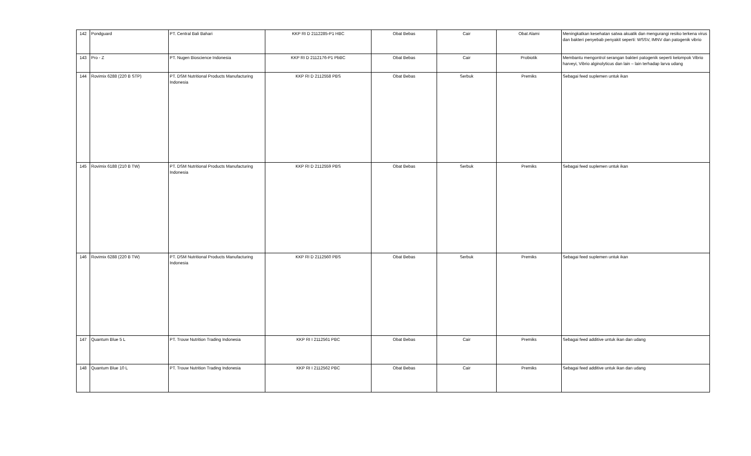| 142 | Pondguard | PT. Central Bali Bahari | KKP RI D 2112285-P1 HBC | Obat Bebas | Cair | Obat Alami | Meningkatkan kesehatan satwa akuatik dan mengurangi resiko terkena virus dan bakteri penyebab penyakit seperti: WSSV, IMNV dan patogenik vibrio |
| 143 | Pro - Z | PT. Nugen Bioscience Indonesia | KKP RI D 2112176-P1 PbBC | Obat Bebas | Cair | Probiotik | Membantu mengontrol serangan bakteri patogenik seperti kelompok Vibrio harveyi, Vibrio alginolyticus dan lain – lain terhadap larva udang |
| 144 | Rovimix 6288 (220 B STP) | PT. DSM Nutritional Products Manufacturing Indonesia | KKP RI D 2112558 PBS | Obat Bebas | Serbuk | Premiks | Sebagai feed suplemen untuk ikan |
| 145 | Rovimix 6188 (210 B TW) | PT. DSM Nutritional Products Manufacturing Indonesia | KKP RI D 2112559 PBS | Obat Bebas | Serbuk | Premiks | Sebagai feed suplemen untuk ikan |
| 146 | Rovimix 6288 (220 B TW) | PT. DSM Nutritional Products Manufacturing Indonesia | KKP RI D 2112560 PBS | Obat Bebas | Serbuk | Premiks | Sebagai feed suplemen untuk ikan |
| 147 | Quantum Blue 5 L | PT. Trouw Nutrition Trading Indonesia | KKP RI I 2112561 PBC | Obat Bebas | Cair | Premiks | Sebagai feed additive untuk ikan dan udang |
| 148 | Quantum Blue 10 L | PT. Trouw Nutrition Trading Indonesia | KKP RI I 2112562 PBC | Obat Bebas | Cair | Premiks | Sebagai feed additive untuk ikan dan udang |